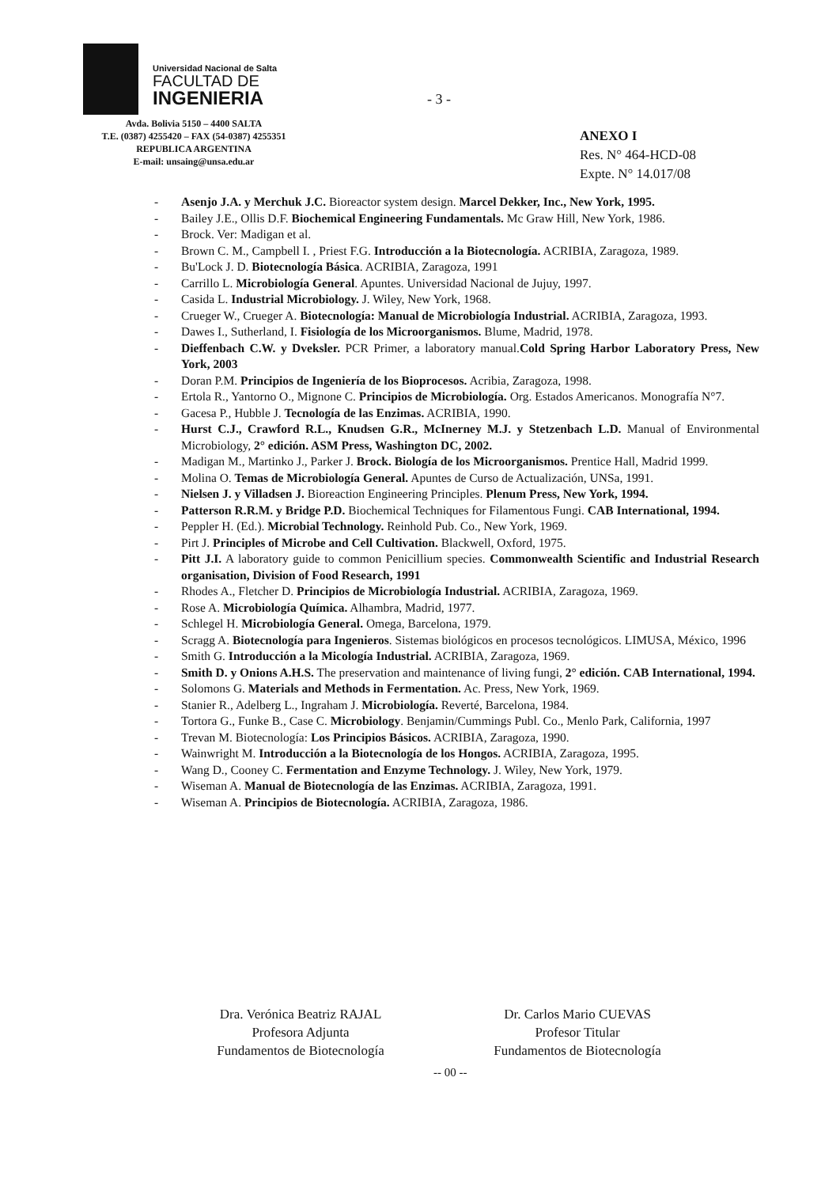Universidad Nacional de Salta
FACULTAD DE
INGENIERIA
Avda. Bolivia 5150 – 4400 SALTA
T.E. (0387) 4255420 – FAX (54-0387) 4255351
REPUBLICA ARGENTINA
E-mail: unsaing@unsa.edu.ar
- 3 -
ANEXO I
Res. N° 464-HCD-08
Expte. N° 14.017/08
- Asenjo J.A. y Merchuk J.C. Bioreactor system design. Marcel Dekker, Inc., New York, 1995.
- Bailey J.E., Ollis D.F. Biochemical Engineering Fundamentals. Mc Graw Hill, New York, 1986.
- Brock. Ver: Madigan et al.
- Brown C. M., Campbell I. , Priest F.G. Introducción a la Biotecnología. ACRIBIA, Zaragoza, 1989.
- Bu'Lock J. D. Biotecnología Básica. ACRIBIA, Zaragoza, 1991
- Carrillo L. Microbiología General. Apuntes. Universidad Nacional de Jujuy, 1997.
- Casida L. Industrial Microbiology. J. Wiley, New York, 1968.
- Crueger W., Crueger A. Biotecnología: Manual de Microbiología Industrial. ACRIBIA, Zaragoza, 1993.
- Dawes I., Sutherland, I. Fisiología de los Microorganismos. Blume, Madrid, 1978.
- Dieffenbach C.W. y Dveksler. PCR Primer, a laboratory manual.Cold Spring Harbor Laboratory Press, New York, 2003
- Doran P.M. Principios de Ingeniería de los Bioprocesos. Acribia, Zaragoza, 1998.
- Ertola R., Yantorno O., Mignone C. Principios de Microbiología. Org. Estados Americanos. Monografía N°7.
- Gacesa P., Hubble J. Tecnología de las Enzimas. ACRIBIA, 1990.
- Hurst C.J., Crawford R.L., Knudsen G.R., McInerney M.J. y Stetzenbach L.D. Manual of Environmental Microbiology, 2° edición. ASM Press, Washington DC, 2002.
- Madigan M., Martinko J., Parker J. Brock. Biología de los Microorganismos. Prentice Hall, Madrid 1999.
- Molina O. Temas de Microbiología General. Apuntes de Curso de Actualización, UNSa, 1991.
- Nielsen J. y Villadsen J. Bioreaction Engineering Principles. Plenum Press, New York, 1994.
- Patterson R.R.M. y Bridge P.D. Biochemical Techniques for Filamentous Fungi. CAB International, 1994.
- Peppler H. (Ed.). Microbial Technology. Reinhold Pub. Co., New York, 1969.
- Pirt J. Principles of Microbe and Cell Cultivation. Blackwell, Oxford, 1975.
- Pitt J.I. A laboratory guide to common Penicillium species. Commonwealth Scientific and Industrial Research organisation, Division of Food Research, 1991
- Rhodes A., Fletcher D. Principios de Microbiología Industrial. ACRIBIA, Zaragoza, 1969.
- Rose A. Microbiología Química. Alhambra, Madrid, 1977.
- Schlegel H. Microbiología General. Omega, Barcelona, 1979.
- Scragg A. Biotecnología para Ingenieros. Sistemas biológicos en procesos tecnológicos. LIMUSA, México, 1996
- Smith G. Introducción a la Micología Industrial. ACRIBIA, Zaragoza, 1969.
- Smith D. y Onions A.H.S. The preservation and maintenance of living fungi, 2° edición. CAB International, 1994.
- Solomons G. Materials and Methods in Fermentation. Ac. Press, New York, 1969.
- Stanier R., Adelberg L., Ingraham J. Microbiología. Reverté, Barcelona, 1984.
- Tortora G., Funke B., Case C. Microbiology. Benjamin/Cummings Publ. Co., Menlo Park, California, 1997
- Trevan M. Biotecnología: Los Principios Básicos. ACRIBIA, Zaragoza, 1990.
- Wainwright M. Introducción a la Biotecnología de los Hongos. ACRIBIA, Zaragoza, 1995.
- Wang D., Cooney C. Fermentation and Enzyme Technology. J. Wiley, New York, 1979.
- Wiseman A. Manual de Biotecnología de las Enzimas. ACRIBIA, Zaragoza, 1991.
- Wiseman A. Principios de Biotecnología. ACRIBIA, Zaragoza, 1986.
Dra. Verónica Beatriz RAJAL
Profesora Adjunta
Fundamentos de Biotecnología
Dr. Carlos Mario CUEVAS
Profesor Titular
Fundamentos de Biotecnología
-- 00 --